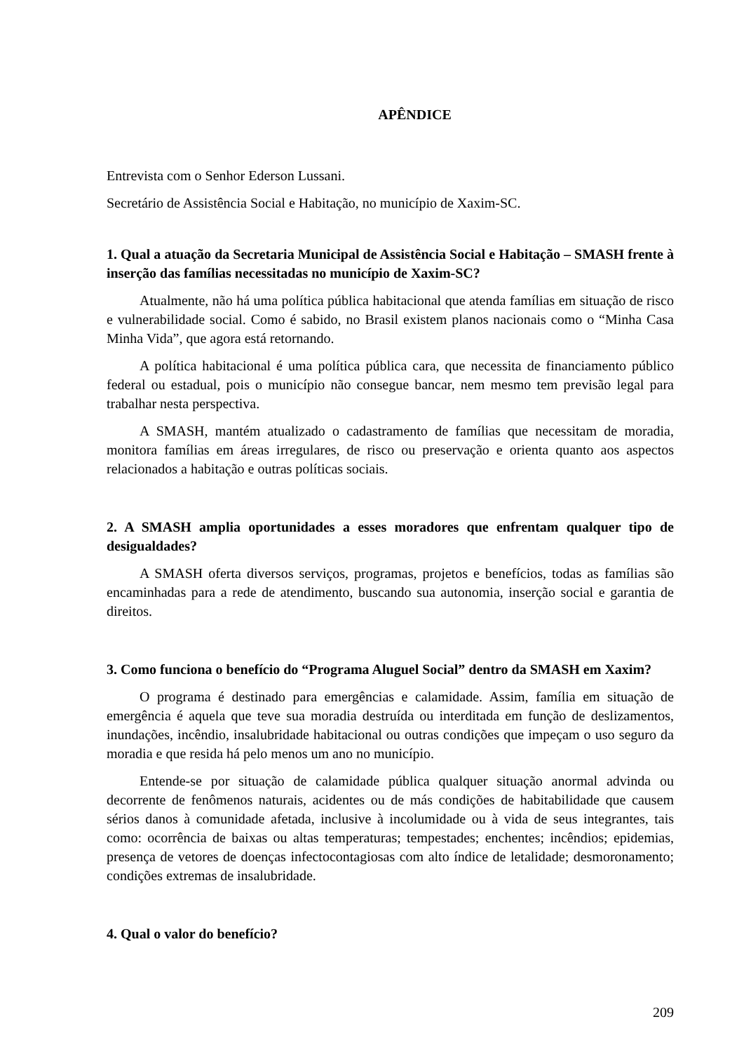APÊNDICE
Entrevista com o Senhor Ederson Lussani.
Secretário de Assistência Social e Habitação, no município de Xaxim-SC.
1. Qual a atuação da Secretaria Municipal de Assistência Social e Habitação – SMASH frente à inserção das famílias necessitadas no município de Xaxim-SC?
Atualmente, não há uma política pública habitacional que atenda famílias em situação de risco e vulnerabilidade social. Como é sabido, no Brasil existem planos nacionais como o “Minha Casa Minha Vida”, que agora está retornando.
A política habitacional é uma política pública cara, que necessita de financiamento público federal ou estadual, pois o município não consegue bancar, nem mesmo tem previsão legal para trabalhar nesta perspectiva.
A SMASH, mantém atualizado o cadastramento de famílias que necessitam de moradia, monitora famílias em áreas irregulares, de risco ou preservação e orienta quanto aos aspectos relacionados a habitação e outras políticas sociais.
2. A SMASH amplia oportunidades a esses moradores que enfrentam qualquer tipo de desigualdades?
A SMASH oferta diversos serviços, programas, projetos e benefícios, todas as famílias são encaminhadas para a rede de atendimento, buscando sua autonomia, inserção social e garantia de direitos.
3. Como funciona o benefício do “Programa Aluguel Social” dentro da SMASH em Xaxim?
O programa é destinado para emergências e calamidade. Assim, família em situação de emergência é aquela que teve sua moradia destruída ou interditada em função de deslizamentos, inundações, incêndio, insalubridade habitacional ou outras condições que impeçam o uso seguro da moradia e que resida há pelo menos um ano no município.
Entende-se por situação de calamidade pública qualquer situação anormal advinda ou decorrente de fenômenos naturais, acidentes ou de más condições de habitabilidade que causem sérios danos à comunidade afetada, inclusive à incolumidade ou à vida de seus integrantes, tais como: ocorrência de baixas ou altas temperaturas; tempestades; enchentes; incêndios; epidemias, presença de vetores de doenças infectocontagiosas com alto índice de letalidade; desmoronamento; condições extremas de insalubridade.
4. Qual o valor do benefício?
209